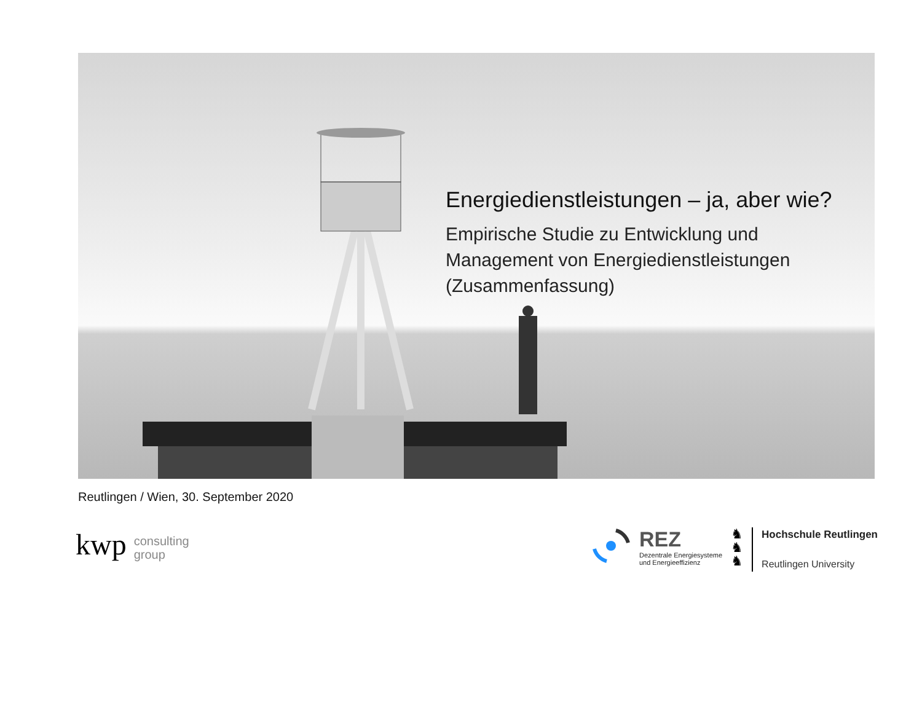Energiedienstleistungen – ja, aber wie?
Empirische Studie zu Entwicklung und Management von Energiedienstleistungen (Zusammenfassung)
Reutlingen / Wien, 30. September 2020
kwp consulting
group
REZ
Dezentrale Energiesysteme
und Energieeffizienz
♞
♞
♞
Hochschule Reutlingen
Reutlingen University